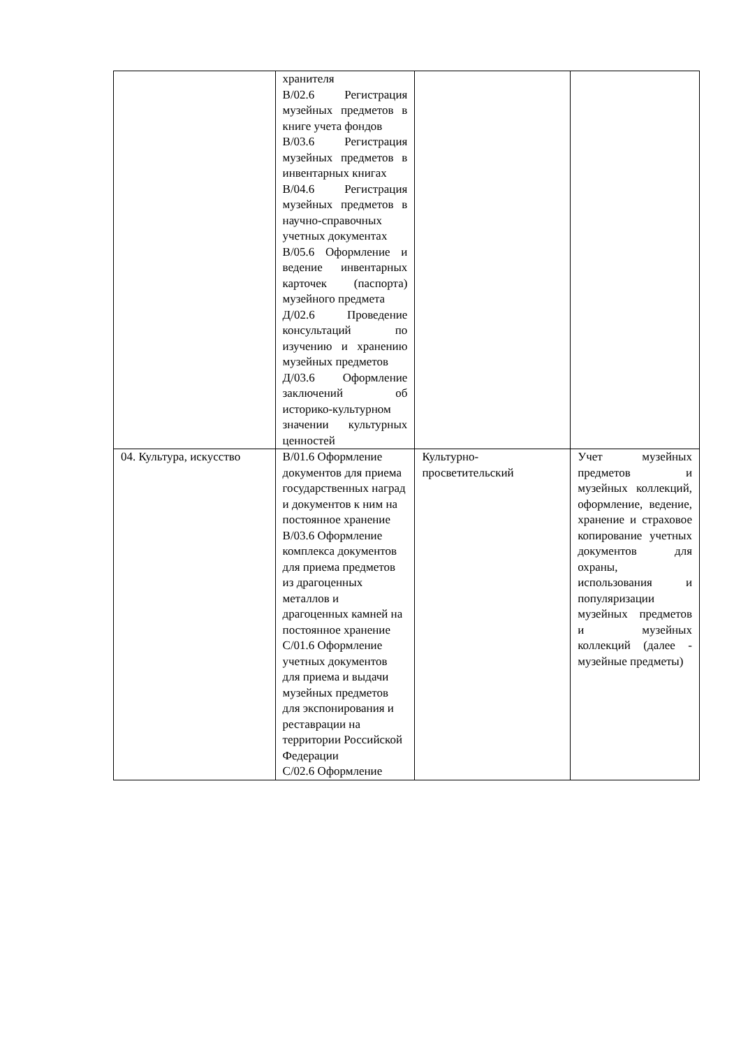| | хранителя В/02.6 Регистрация музейных предметов в книге учета фондов В/03.6 Регистрация музейных предметов в инвентарных книгах В/04.6 Регистрация музейных предметов в научно-справочных учетных документах В/05.6 Оформление и ведение инвентарных карточек (паспорта) музейного предмета Д/02.6 Проведение консультаций по изучению и хранению музейных предметов Д/03.6 Оформление заключений об историко-культурном значении культурных ценностей | | |
| 04. Культура, искусство | В/01.6 Оформление документов для приема государственных наград и документов к ним на постоянное хранение В/03.6 Оформление комплекса документов для приема предметов из драгоценных металлов и драгоценных камней на постоянное хранение С/01.6 Оформление учетных документов для приема и выдачи музейных предметов для экспонирования и реставрации на территории Российской Федерации С/02.6 Оформление | Культурно-просветительский | Учет музейных предметов и музейных коллекций, оформление, ведение, хранение и страховое копирование учетных документов для охраны, использования и популяризации музейных предметов и музейных коллекций (далее - музейные предметы) |